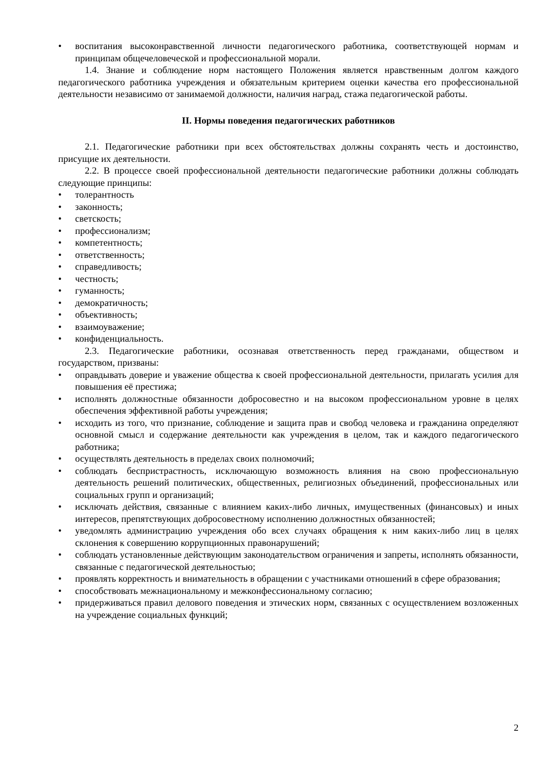• воспитания высоконравственной личности педагогического работника, соответствующей нормам и принципам общечеловеческой и профессиональной морали.
1.4. Знание и соблюдение норм настоящего Положения является нравственным долгом каждого педагогического работника учреждения и обязательным критерием оценки качества его профессиональной деятельности независимо от занимаемой должности, наличия наград, стажа педагогической работы.
II. Нормы поведения педагогических работников
2.1. Педагогические работники при всех обстоятельствах должны сохранять честь и достоинство, присущие их деятельности.
2.2. В процессе своей профессиональной деятельности педагогические работники должны соблюдать следующие принципы:
• толерантность
• законность;
• светскость;
• профессионализм;
• компетентность;
• ответственность;
• справедливость;
• честность;
• гуманность;
• демократичность;
• объективность;
• взаимоуважение;
• конфиденциальность.
2.3. Педагогические работники, осознавая ответственность перед гражданами, обществом и государством, призваны:
• оправдывать доверие и уважение общества к своей профессиональной деятельности, прилагать усилия для повышения её престижа;
• исполнять должностные обязанности добросовестно и на высоком профессиональном уровне в целях обеспечения эффективной работы учреждения;
• исходить из того, что признание, соблюдение и защита прав и свобод человека и гражданина определяют основной смысл и содержание деятельности как учреждения в целом, так и каждого педагогического работника;
• осуществлять деятельность в пределах своих полномочий;
• соблюдать беспристрастность, исключающую возможность влияния на свою профессиональную деятельность решений политических, общественных, религиозных объединений, профессиональных или социальных групп и организаций;
• исключать действия, связанные с влиянием каких-либо личных, имущественных (финансовых) и иных интересов, препятствующих добросовестному исполнению должностных обязанностей;
• уведомлять администрацию учреждения обо всех случаях обращения к ним каких-либо лиц в целях склонения к совершению коррупционных правонарушений;
• соблюдать установленные действующим законодательством ограничения и запреты, исполнять обязанности, связанные с педагогической деятельностью;
• проявлять корректность и внимательность в обращении с участниками отношений в сфере образования;
• способствовать межнациональному и межконфессиональному согласию;
• придерживаться правил делового поведения и этических норм, связанных с осуществлением возложенных на учреждение социальных функций;
2